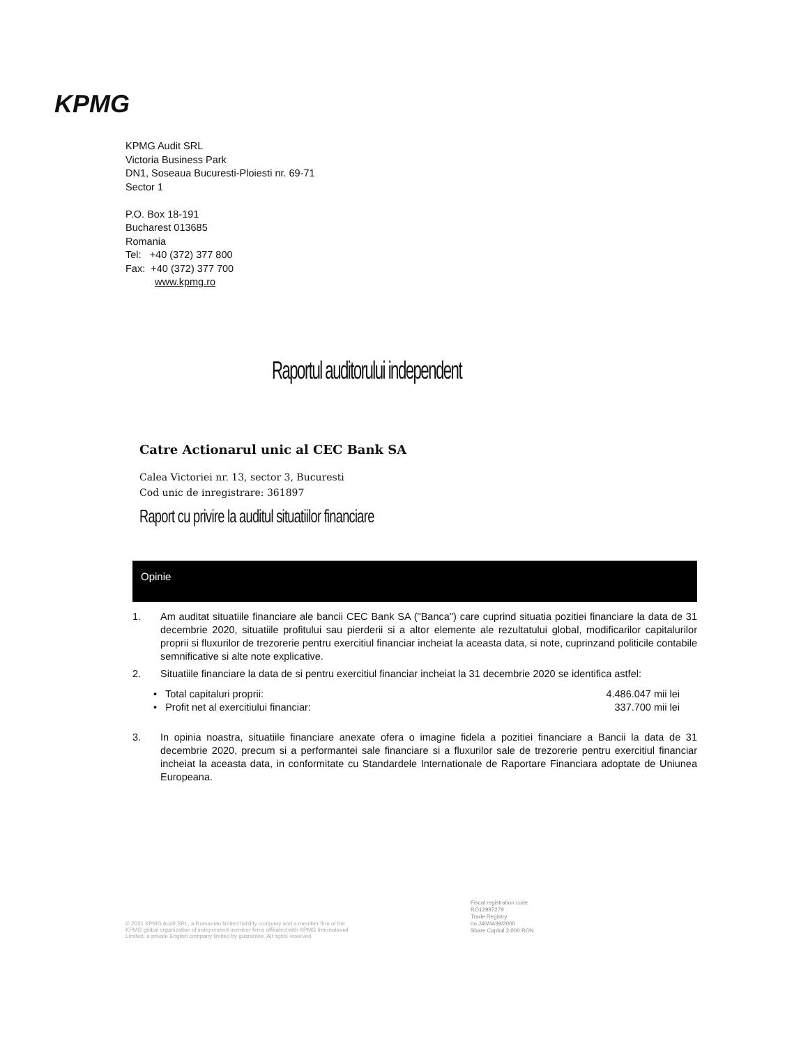KPMG
KPMG Audit SRL
Victoria Business Park
DN1, Soseaua Bucuresti-Ploiesti nr. 69-71
Sector 1
P.O. Box 18-191
Bucharest 013685
Romania
Tel: +40 (372) 377 800
Fax: +40 (372) 377 700
www.kpmg.ro
Raportul auditorului independent
Catre Actionarul unic al CEC Bank SA
Calea Victoriei nr. 13, sector 3, Bucuresti
Cod unic de inregistrare: 361897
Raport cu privire la auditul situatiilor financiare
Opinie
1. Am auditat situatiile financiare ale bancii CEC Bank SA ("Banca") care cuprind situatia pozitiei financiare la data de 31 decembrie 2020, situatiile profitului sau pierderii si a altor elemente ale rezultatului global, modificarilor capitalurilor proprii si fluxurilor de trezorerie pentru exercitiul financiar incheiat la aceasta data, si note, cuprinzand politicile contabile semnificative si alte note explicative.
2. Situatiile financiare la data de si pentru exercitiul financiar incheiat la 31 decembrie 2020 se identifica astfel:
• Total capitaluri proprii: 4.486.047 mii lei
• Profit net al exercitiului financiar: 337.700 mii lei
3. In opinia noastra, situatiile financiare anexate ofera o imagine fidela a pozitiei financiare a Bancii la data de 31 decembrie 2020, precum si a performantei sale financiare si a fluxurilor sale de trezorerie pentru exercitiul financiar incheiat la aceasta data, in conformitate cu Standardele Internationale de Raportare Financiara adoptate de Uniunea Europeana.
© 2021 KPMG Audit SRL, a Romanian limited liability company and a member firm of the KPMG global organization of independent member firms affiliated with KPMG International Limited, a private English company limited by guarantee. All rights reserved.
Fiscal registration code
RO12997279
Trade Registry
no.J40/4439/2000
Share Capital 2.000 RON